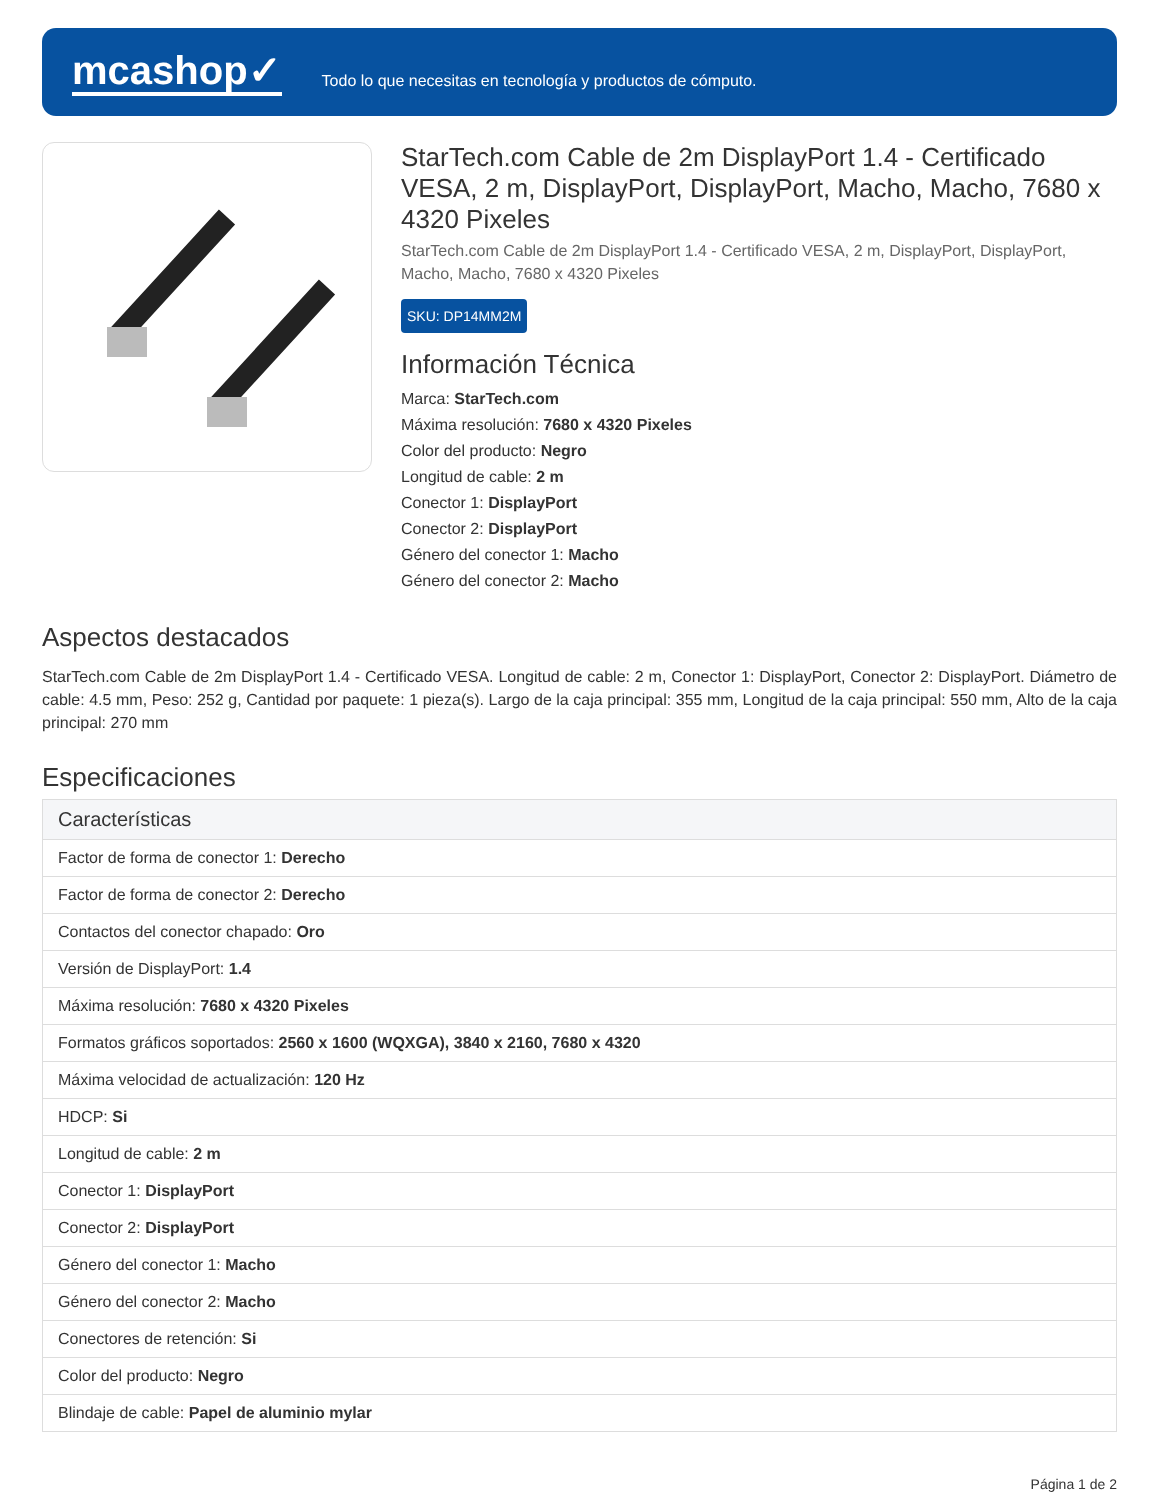mcashop✓
Todo lo que necesitas en tecnología y productos de cómputo.
StarTech.com Cable de 2m DisplayPort 1.4 - Certificado VESA, 2 m, DisplayPort, DisplayPort, Macho, Macho, 7680 x 4320 Pixeles
StarTech.com Cable de 2m DisplayPort 1.4 - Certificado VESA, 2 m, DisplayPort, DisplayPort, Macho, Macho, 7680 x 4320 Pixeles
SKU: DP14MM2M
Información Técnica
Marca: StarTech.com
Máxima resolución: 7680 x 4320 Pixeles
Color del producto: Negro
Longitud de cable: 2 m
Conector 1: DisplayPort
Conector 2: DisplayPort
Género del conector 1: Macho
Género del conector 2: Macho
Aspectos destacados
StarTech.com Cable de 2m DisplayPort 1.4 - Certificado VESA. Longitud de cable: 2 m, Conector 1: DisplayPort, Conector 2: DisplayPort. Diámetro de cable: 4.5 mm, Peso: 252 g, Cantidad por paquete: 1 pieza(s). Largo de la caja principal: 355 mm, Longitud de la caja principal: 550 mm, Alto de la caja principal: 270 mm
Especificaciones
| Características |
| --- |
| Factor de forma de conector 1: Derecho |
| Factor de forma de conector 2: Derecho |
| Contactos del conector chapado: Oro |
| Versión de DisplayPort: 1.4 |
| Máxima resolución: 7680 x 4320 Pixeles |
| Formatos gráficos soportados: 2560 x 1600 (WQXGA), 3840 x 2160, 7680 x 4320 |
| Máxima velocidad de actualización: 120 Hz |
| HDCP: Si |
| Longitud de cable: 2 m |
| Conector 1: DisplayPort |
| Conector 2: DisplayPort |
| Género del conector 1: Macho |
| Género del conector 2: Macho |
| Conectores de retención: Si |
| Color del producto: Negro |
| Blindaje de cable: Papel de aluminio mylar |
Página 1 de 2